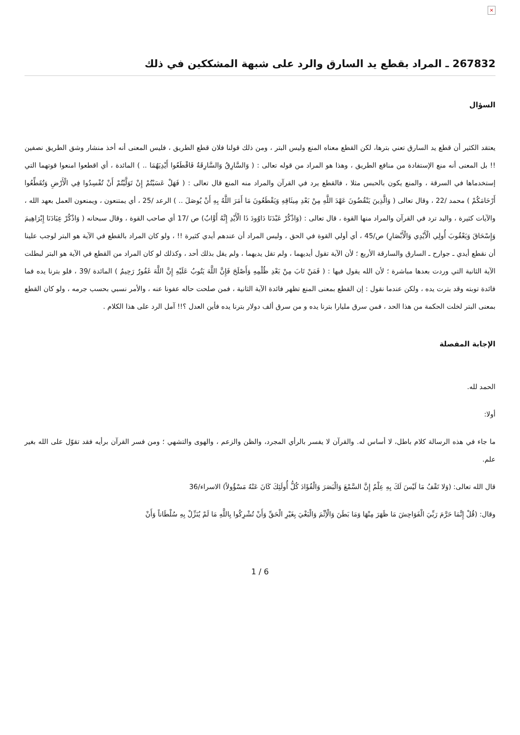×
267832 ـ المراد بقطع يد السارق والرد على شبهة المشككين في ذلك
السؤال
يعتقد الكثير أن قطع يد السارق تعني بترها، لكن القطع معناه المنع وليس البتر ، ومن ذلك قولنا فلان قطع الطريق ، فليس المعنى أنه أخذ منشار وشق الطريق نصفين !! بل المعنى أنه منع الإستفادة من منافع الطريق ، وهذا هو المراد من قوله تعالى : ( وَالسَّارِقُ وَالسَّارِقَةُ فَاقْطَعُوا أَيْدِيَهُمَا .. ) المائدة ، أي اقطعوا امنعوا قوتهما التي إستخدماها في السرقة ، والمنع يكون بالحبس مثلا ، فالقطع يرد في القرآن والمراد منه المنع قال تعالى : ( فَهَلْ عَسَيْتُمْ إِنْ تَوَلَّيْتُمْ أَنْ تُفْسِدُوا فِي الْأَرْضِ وَتُقَطِّعُوا أَرْحَامَكُمْ ) محمد /22 ، وقال تعالى ( وَالَّذِينَ يَنْقُضُونَ عَهْدَ اللَّهِ مِنْ بَعْدِ مِيثَاقِهِ وَيَقْطَعُونَ مَا أَمَرَ اللَّهُ بِهِ أَنْ يُوصَلَ .. ) الرعد /25 ، أي يمتنعون ، ويمنعون العمل بعهد الله ، والآيات كثيرة ، واليد ترد في القرآن والمراد منها القوة ، قال تعالى : (وَاذْكُرْ عَبْدَنَا دَاوُودَ ذَا الْأَيْدِ إِنَّهُ أَوَّابٌ) ص /17 أي صاحب القوة ، وقال سبحانه ( وَاذْكُرْ عِبَادَنَا إِبْرَاهِيمَ وَإِسْحَاقَ وَيَعْقُوبَ أُولِي الْأَيْدِي وَالْأَبْصَارِ) ص/45 ، أي أولي القوة في الحق ، وليس المراد أن عندهم أيدي كثيرة !! ، ولو كان المراد بالقطع في الآية هو البتر لوجب علينا أن نقطع أيدي ـ جوارح ـ السارق والسارقة الأربع ؛ لأن الآية تقول أيديهما ، ولم تقل يديهما ، ولم يقل بذلك أحد ، وكذلك لو كان المراد من القطع في الآية هو البتر لبطلت الآية الثانية التي وردت بعدها مباشرة ؛ لأن الله يقول فيها : ( فَمَنْ تَابَ مِنْ بَعْدِ ظُلْمِهِ وَأَصْلَحَ فَإِنَّ اللَّهَ يَتُوبُ عَلَيْهِ إِنَّ اللَّهَ غَفُورٌ رَحِيمٌ ) المائدة /39 ، فلو بترنا يده فما فائدة توبته وقد بترت يده ، ولكن عندما نقول : إن القطع بمعنى المنع تظهر فائدة الآية الثانية ، فمن صلحت حاله عفونا عنه ، والأمر نسبي بحسب جرمه ، ولو كان القطع بمعنى البتر لخلت الحكمة من هذا الحد ، فمن سرق مليارا بترنا يده و من سرق ألف دولار بترنا يده فأين العدل ؟!! آمل الرد على هذا الكلام .
الإجابة المفصلة
الحمد لله.
أولا:
ما جاء في هذه الرسالة كلام باطل، لا أساس له. والقرآن لا يفسر بالرأي المجرد، والظن والزعم ، والهوى والتشهي ؛ ومن فسر القرآن برأيه فقد تقوّل على الله بغير علم.
قال الله تعالى: (وَلا تَقْفُ مَا لَيْسَ لَكَ بِهِ عِلْمٌ إِنَّ السَّمْعَ وَالْبَصَرَ وَالْفُؤَادَ كُلُّ أُولَئِكَ كَانَ عَنْهُ مَسْؤُولاً) الاسراء/36
وقال: (قُلْ إِنَّمَا حَرَّمَ رَبِّيَ الْفَوَاحِشَ مَا ظَهَرَ مِنْهَا وَمَا بَطَنَ وَالْأِثْمَ وَالْبَغْيَ بِغَيْرِ الْحَقِّ وَأَنْ تُشْرِكُوا بِاللَّهِ مَا لَمْ يُنَزِّلْ بِهِ سُلْطَاناً وَأَنْ
1 / 6